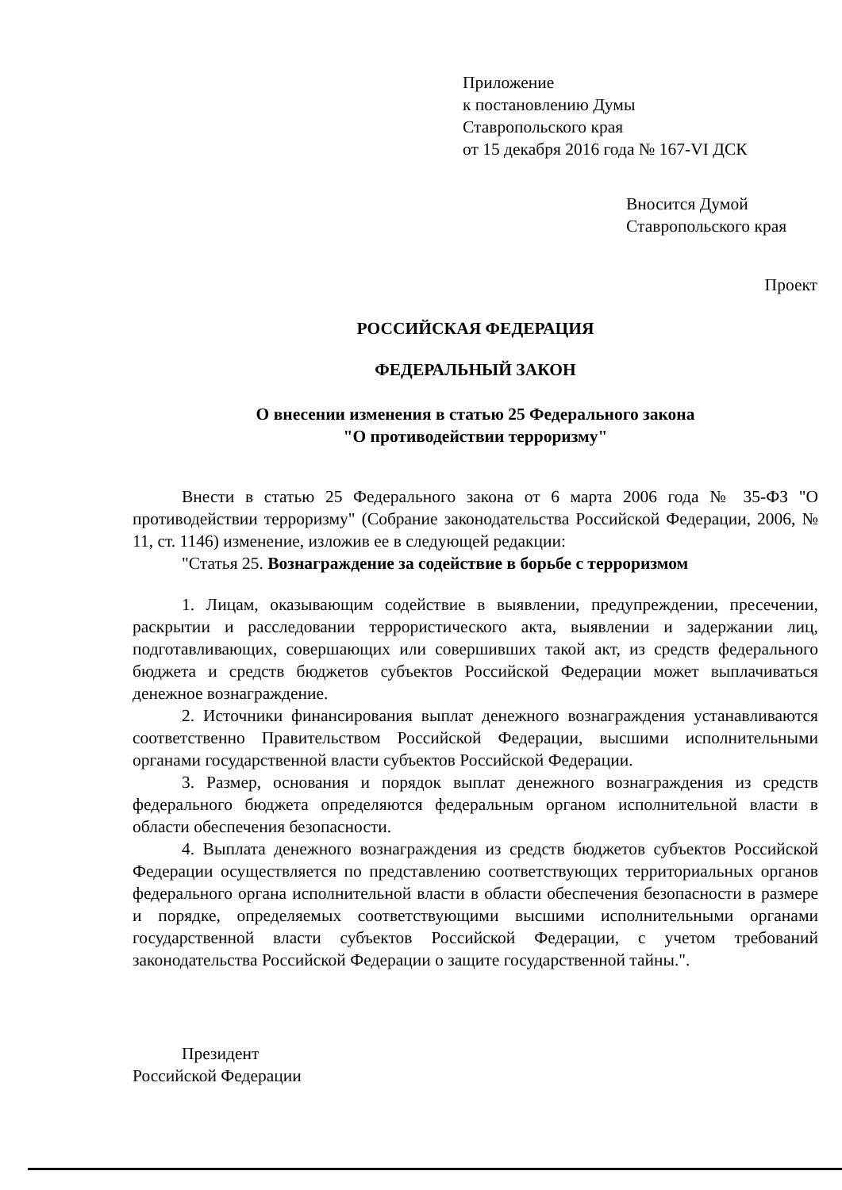Приложение
к постановлению Думы
Ставропольского края
от 15 декабря 2016 года № 167-VI ДСК
Вносится Думой
Ставропольского края
Проект
РОССИЙСКАЯ ФЕДЕРАЦИЯ
ФЕДЕРАЛЬНЫЙ ЗАКОН
О внесении изменения в статью 25 Федерального закона
"О противодействии терроризму"
Внести в статью 25 Федерального закона от 6 марта 2006 года № 35-ФЗ "О противодействии терроризму" (Собрание законодательства Российской Федерации, 2006, № 11, ст. 1146) изменение, изложив ее в следующей редакции:
"Статья 25. Вознаграждение за содействие в борьбе с терроризмом
1. Лицам, оказывающим содействие в выявлении, предупреждении, пресечении, раскрытии и расследовании террористического акта, выявлении и задержании лиц, подготавливающих, совершающих или совершивших такой акт, из средств федерального бюджета и средств бюджетов субъектов Российской Федерации может выплачиваться денежное вознаграждение.
2. Источники финансирования выплат денежного вознаграждения устанавливаются соответственно Правительством Российской Федерации, высшими исполнительными органами государственной власти субъектов Российской Федерации.
3. Размер, основания и порядок выплат денежного вознаграждения из средств федерального бюджета определяются федеральным органом исполнительной власти в области обеспечения безопасности.
4. Выплата денежного вознаграждения из средств бюджетов субъектов Российской Федерации осуществляется по представлению соответствующих территориальных органов федерального органа исполнительной власти в области обеспечения безопасности в размере и порядке, определяемых соответствующими высшими исполнительными органами государственной власти субъектов Российской Федерации, с учетом требований законодательства Российской Федерации о защите государственной тайны.".
Президент
Российской Федерации